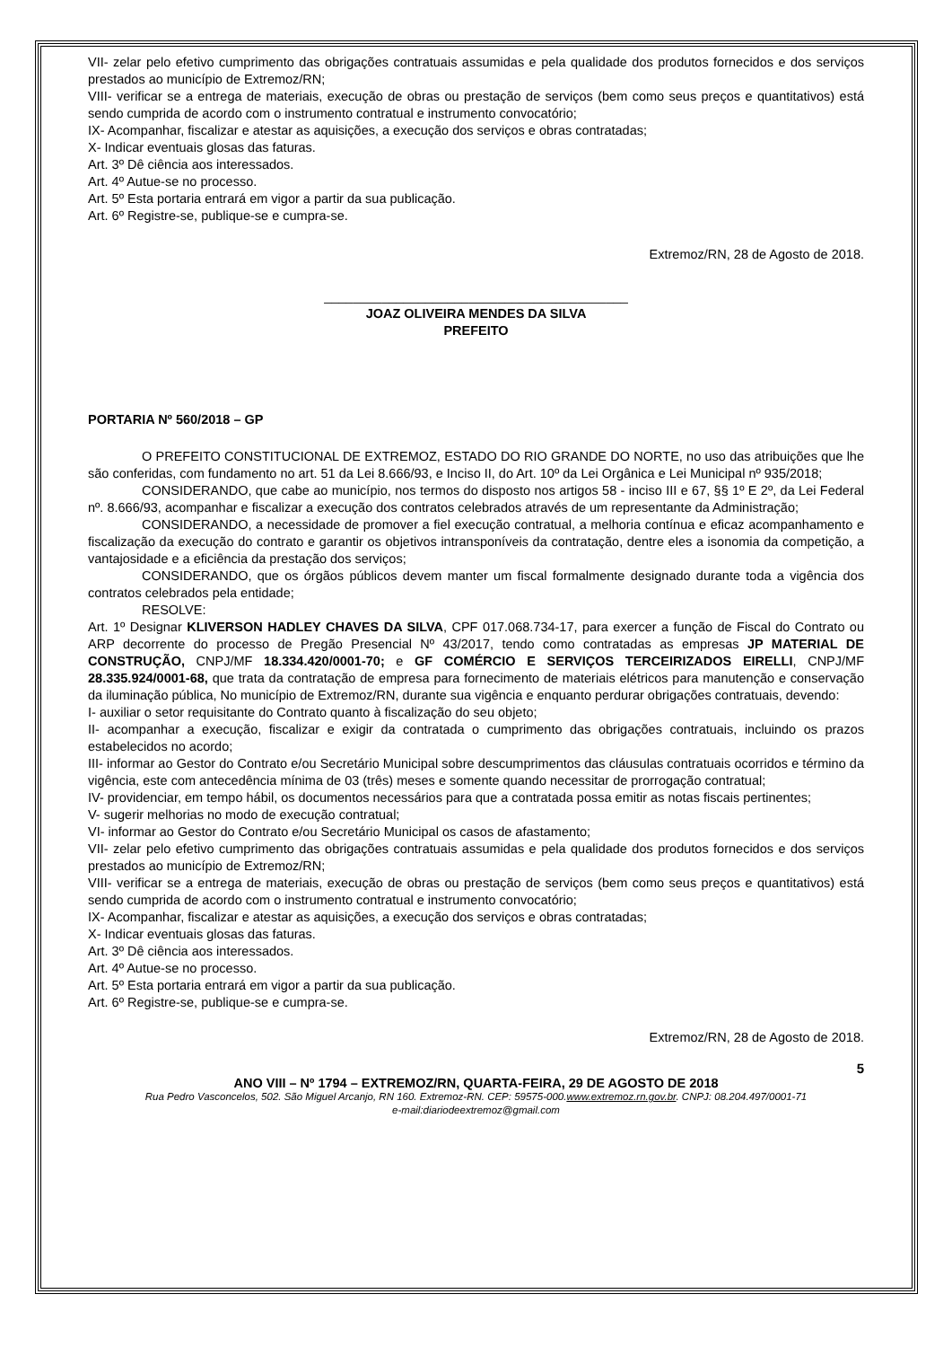VII- zelar pelo efetivo cumprimento das obrigações contratuais assumidas e pela qualidade dos produtos fornecidos e dos serviços prestados ao município de Extremoz/RN;
VIII- verificar se a entrega de materiais, execução de obras ou prestação de serviços (bem como seus preços e quantitativos) está sendo cumprida de acordo com o instrumento contratual e instrumento convocatório;
IX- Acompanhar, fiscalizar e atestar as aquisições, a execução dos serviços e obras contratadas;
X- Indicar eventuais glosas das faturas.
Art. 3º Dê ciência aos interessados.
Art. 4º Autue-se no processo.
Art. 5º Esta portaria entrará em vigor a partir da sua publicação.
Art. 6º Registre-se, publique-se e cumpra-se.
Extremoz/RN, 28 de Agosto de 2018.
__________________________________________
JOAZ OLIVEIRA MENDES DA SILVA
PREFEITO
PORTARIA Nº 560/2018 – GP
O PREFEITO CONSTITUCIONAL DE EXTREMOZ, ESTADO DO RIO GRANDE DO NORTE, no uso das atribuições que lhe são conferidas, com fundamento no art. 51 da Lei 8.666/93, e Inciso II, do Art. 10º da Lei Orgânica e Lei Municipal nº 935/2018;
CONSIDERANDO, que cabe ao município, nos termos do disposto nos artigos 58 - inciso III e 67, §§ 1º E 2º, da Lei Federal nº. 8.666/93, acompanhar e fiscalizar a execução dos contratos celebrados através de um representante da Administração;
CONSIDERANDO, a necessidade de promover a fiel execução contratual, a melhoria contínua e eficaz acompanhamento e fiscalização da execução do contrato e garantir os objetivos intransponíveis da contratação, dentre eles a isonomia da competição, a vantajosidade e a eficiência da prestação dos serviços;
CONSIDERANDO, que os órgãos públicos devem manter um fiscal formalmente designado durante toda a vigência dos contratos celebrados pela entidade;
RESOLVE:
Art. 1º Designar KLIVERSON HADLEY CHAVES DA SILVA, CPF 017.068.734-17, para exercer a função de Fiscal do Contrato ou ARP decorrente do processo de Pregão Presencial Nº 43/2017, tendo como contratadas as empresas JP MATERIAL DE CONSTRUÇÃO, CNPJ/MF 18.334.420/0001-70; e GF COMÉRCIO E SERVIÇOS TERCEIRIZADOS EIRELLI, CNPJ/MF 28.335.924/0001-68, que trata da contratação de empresa para fornecimento de materiais elétricos para manutenção e conservação da iluminação pública, No município de Extremoz/RN, durante sua vigência e enquanto perdurar obrigações contratuais, devendo:
I- auxiliar o setor requisitante do Contrato quanto à fiscalização do seu objeto;
II- acompanhar a execução, fiscalizar e exigir da contratada o cumprimento das obrigações contratuais, incluindo os prazos estabelecidos no acordo;
III- informar ao Gestor do Contrato e/ou Secretário Municipal sobre descumprimentos das cláusulas contratuais ocorridos e término da vigência, este com antecedência mínima de 03 (três) meses e somente quando necessitar de prorrogação contratual;
IV- providenciar, em tempo hábil, os documentos necessários para que a contratada possa emitir as notas fiscais pertinentes;
V- sugerir melhorias no modo de execução contratual;
VI- informar ao Gestor do Contrato e/ou Secretário Municipal os casos de afastamento;
VII- zelar pelo efetivo cumprimento das obrigações contratuais assumidas e pela qualidade dos produtos fornecidos e dos serviços prestados ao município de Extremoz/RN;
VIII- verificar se a entrega de materiais, execução de obras ou prestação de serviços (bem como seus preços e quantitativos) está sendo cumprida de acordo com o instrumento contratual e instrumento convocatório;
IX- Acompanhar, fiscalizar e atestar as aquisições, a execução dos serviços e obras contratadas;
X- Indicar eventuais glosas das faturas.
Art. 3º Dê ciência aos interessados.
Art. 4º Autue-se no processo.
Art. 5º Esta portaria entrará em vigor a partir da sua publicação.
Art. 6º Registre-se, publique-se e cumpra-se.
Extremoz/RN, 28 de Agosto de 2018.
5
ANO VIII – Nº 1794 – EXTREMOZ/RN, QUARTA-FEIRA, 29 DE AGOSTO DE 2018
Rua Pedro Vasconcelos, 502. São Miguel Arcanjo, RN 160. Extremoz-RN. CEP: 59575-000.www.extremoz.rn.gov.br. CNPJ: 08.204.497/0001-71
e-mail:diariodeextremoz@gmail.com